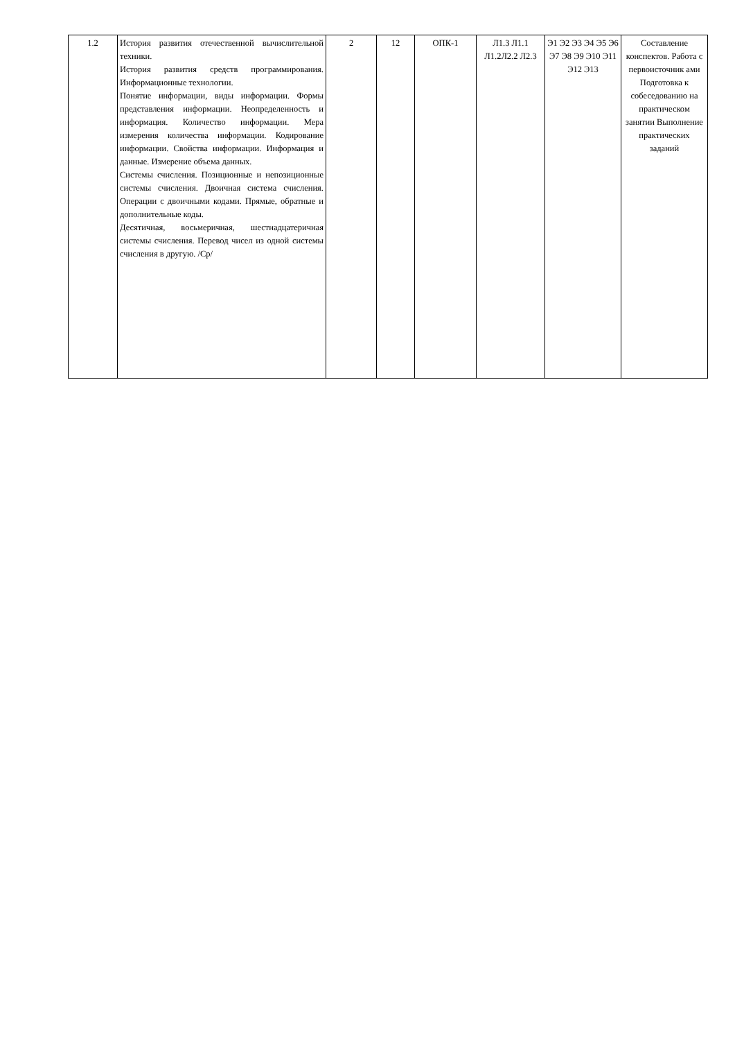| 1.2 | История развития отечественной вычислительной техники. История развития средств программирования. Информационные технологии. Понятие информации, виды информации. Формы представления информации. Неопределенность и информация. Количество информации. Мера измерения количества информации. Кодирование информации. Свойства информации. Информация и данные. Измерение объема данных. Системы счисления. Позиционные и непозиционные системы счисления. Двоичная система счисления. Операции с двоичными кодами. Прямые, обратные и дополнительные коды. Десятичная, восьмеричная, шестнадцатеричная системы счисления. Перевод чисел из одной системы счисления в другую. /Ср/ | 2 | 12 | ОПК-1 | Л1.3 Л1.1 Л1.2Л2.2 Л2.3 | Э1 Э2 Э3 Э4 Э5 Э6 Э7 Э8 Э9 Э10 Э11 Э12 Э13 | Составление конспектов. Работа с первоисточник ами Подготовка к собеседованию на практическом занятии Выполнение практических заданий |